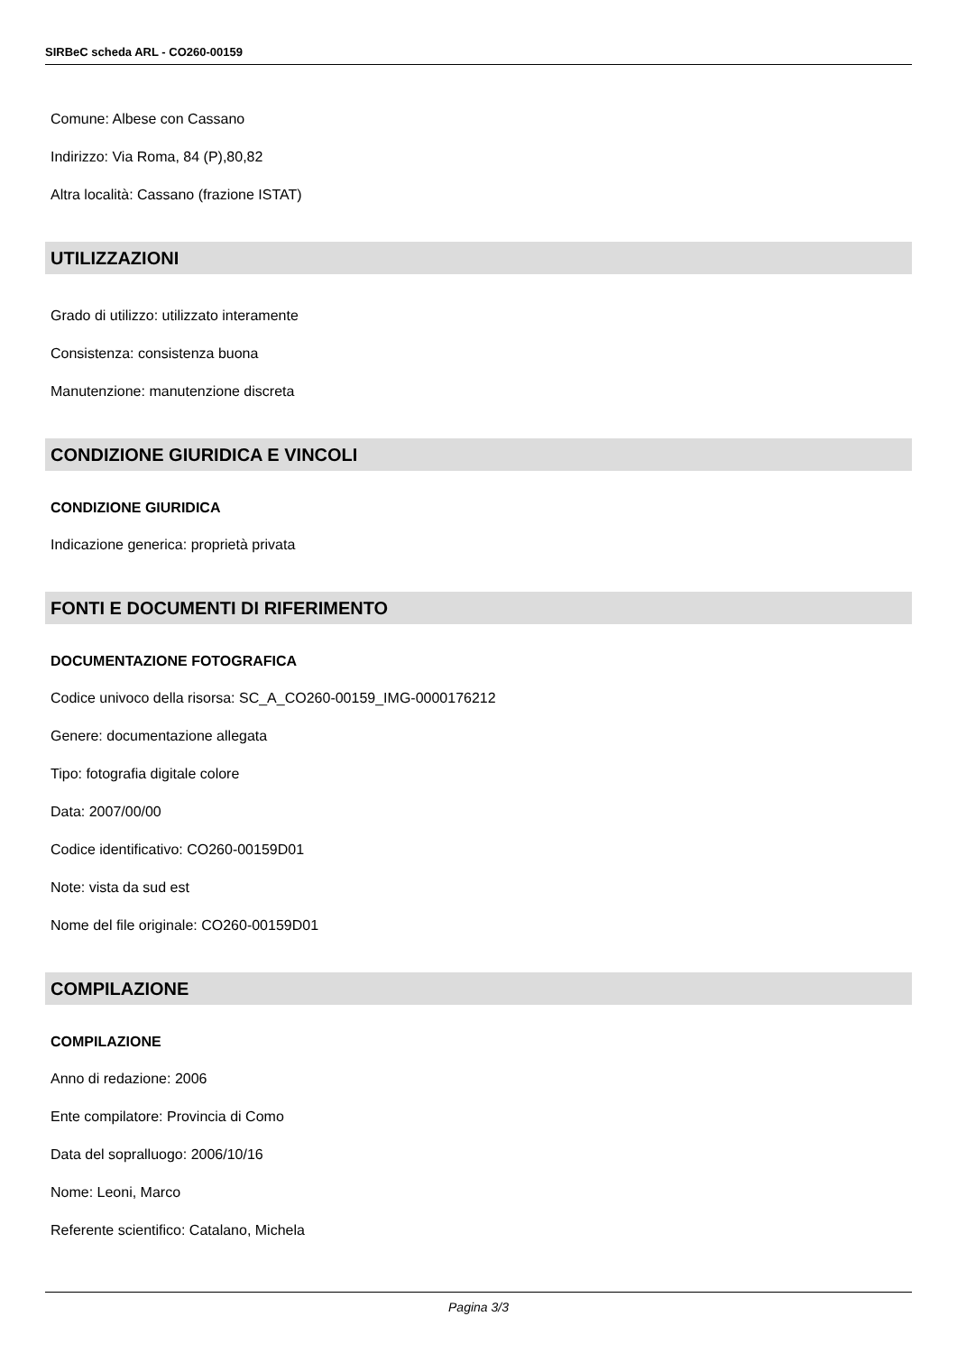SIRBeC scheda ARL - CO260-00159
Comune: Albese con Cassano
Indirizzo: Via Roma, 84 (P),80,82
Altra località: Cassano (frazione ISTAT)
UTILIZZAZIONI
Grado di utilizzo: utilizzato interamente
Consistenza: consistenza buona
Manutenzione: manutenzione discreta
CONDIZIONE GIURIDICA E VINCOLI
CONDIZIONE GIURIDICA
Indicazione generica: proprietà privata
FONTI E DOCUMENTI DI RIFERIMENTO
DOCUMENTAZIONE FOTOGRAFICA
Codice univoco della risorsa: SC_A_CO260-00159_IMG-0000176212
Genere: documentazione allegata
Tipo: fotografia digitale colore
Data: 2007/00/00
Codice identificativo: CO260-00159D01
Note: vista da sud est
Nome del file originale: CO260-00159D01
COMPILAZIONE
COMPILAZIONE
Anno di redazione: 2006
Ente compilatore: Provincia di Como
Data del sopralluogo: 2006/10/16
Nome: Leoni, Marco
Referente scientifico: Catalano, Michela
Pagina 3/3